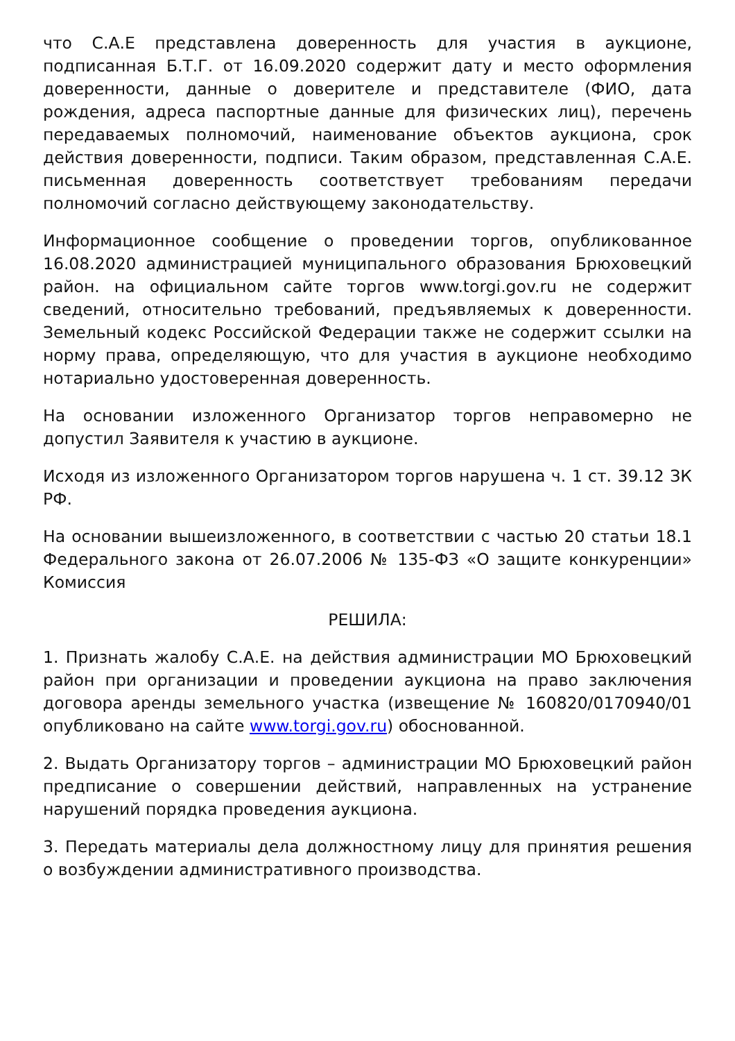что С.А.Е представлена доверенность для участия в аукционе, подписанная Б.Т.Г. от 16.09.2020 содержит дату и место оформления доверенности, данные о доверителе и представителе (ФИО, дата рождения, адреса паспортные данные для физических лиц), перечень передаваемых полномочий, наименование объектов аукциона, срок действия доверенности, подписи. Таким образом, представленная С.А.Е. письменная доверенность соответствует требованиям передачи полномочий согласно действующему законодательству.
Информационное сообщение о проведении торгов, опубликованное 16.08.2020 администрацией муниципального образования Брюховецкий район. на официальном сайте торгов www.torgi.gov.ru не содержит сведений, относительно требований, предъявляемых к доверенности. Земельный кодекс Российской Федерации также не содержит ссылки на норму права, определяющую, что для участия в аукционе необходимо нотариально удостоверенная доверенность.
На основании изложенного Организатор торгов неправомерно не допустил Заявителя к участию в аукционе.
Исходя из изложенного Организатором торгов нарушена ч. 1 ст. 39.12 ЗК РФ.
На основании вышеизложенного, в соответствии с частью 20 статьи 18.1 Федерального закона от 26.07.2006 № 135-ФЗ «О защите конкуренции» Комиссия
РЕШИЛА:
1. Признать жалобу С.А.Е. на действия администрации МО Брюховецкий район при организации и проведении аукциона на право заключения договора аренды земельного участка (извещение № 160820/0170940/01 опубликовано на сайте www.torgi.gov.ru) обоснованной.
2. Выдать Организатору торгов – администрации МО Брюховецкий район предписание о совершении действий, направленных на устранение нарушений порядка проведения аукциона.
3. Передать материалы дела должностному лицу для принятия решения о возбуждении административного производства.